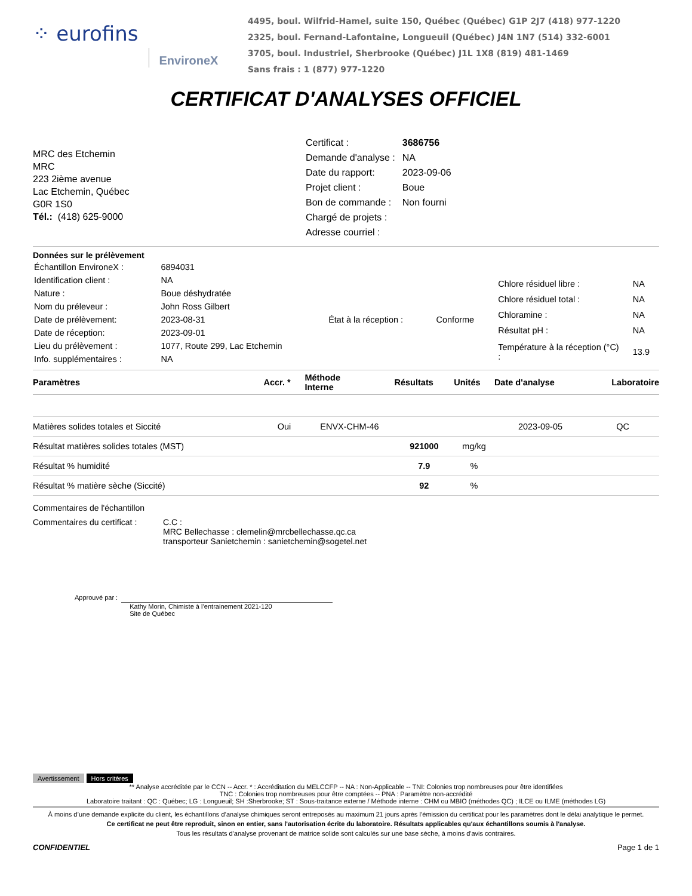⁘ eurofins EnvironeX
4495, boul. Wilfrid-Hamel, suite 150, Québec (Québec) G1P 2J7 (418) 977-1220
2325, boul. Fernand-Lafontaine, Longueuil (Québec) J4N 1N7 (514) 332-6001
3705, boul. Industriel, Sherbrooke (Québec) J1L 1X8 (819) 481-1469
Sans frais : 1 (877) 977-1220
CERTIFICAT D'ANALYSES OFFICIEL
MRC des Etchemin
MRC
223 2ième avenue
Lac Etchemin, Québec
G0R 1S0
Tél.: (418) 625-9000
| Certificat : | 3686756 |
| Demande d'analyse : | NA |
| Date du rapport: | 2023-09-06 |
| Projet client : | Boue |
| Bon de commande : | Non fourni |
| Chargé de projets : | |
| Adresse courriel : | |
Données sur le prélèvement
| Échantillon EnvironeX : | 6894031 | | |
| Identification client : | NA | | |
| Nature : | Boue déshydratée | | |
| Nom du préleveur : | John Ross Gilbert | | |
| Date de prélèvement: | 2023-08-31 | État à la réception : | Conforme |
| Date de réception: | 2023-09-01 | | |
| Lieu du prélèvement : | 1077, Route 299, Lac Etchemin | | |
| Info. supplémentaires : | NA | | |
| Chlore résiduel libre : | NA |
| Chlore résiduel total : | NA |
| Chloramine : | NA |
| Résultat pH : | NA |
| Température à la réception (°C) : | 13.9 |
| Paramètres | Accr. * | Méthode Interne | Résultats | Unités | Date d'analyse | Laboratoire |
| --- | --- | --- | --- | --- | --- | --- |
| Matières solides totales et Siccité | Oui | ENVX-CHM-46 | | | 2023-09-05 | QC |
| Résultat matières solides totales (MST) | | | 921000 | mg/kg | | |
| Résultat % humidité | | | 7.9 | % | | |
| Résultat % matière sèche (Siccité) | | | 92 | % | | |
Commentaires de l'échantillon
Commentaires du certificat :
C.C :
MRC Bellechasse : clemelin@mrcbellechasse.qc.ca
transporteur Sanietchemin : sanietchemin@sogetel.net
Approuvé par :
Kathy Morin, Chimiste à l’entrainement 2021-120
Site de Québec
Avertissement Hors critères
** Analyse accréditée par le CCN -- Accr. * : Accréditation du MELCCFP -- NA : Non-Applicable -- TNI: Colonies trop nombreuses pour être identifiées
TNC : Colonies trop nombreuses pour être comptées -- PNA : Paramètre non-accrédité
Laboratoire traitant : QC : Québec; LG : Longueuil; SH :Sherbrooke; ST : Sous-traitance externe / Méthode interne : CHM ou MBIO (méthodes QC) ; ILCE ou ILME (méthodes LG)
À moins d’une demande explicite du client, les échantillons d’analyse chimiques seront entreposés au maximum 21 jours après l’émission du certificat pour les paramètres dont le délai analytique le permet.
Ce certificat ne peut être reproduit, sinon en entier, sans l'autorisation écrite du laboratoire. Résultats applicables qu'aux échantillons soumis à l'analyse.
Tous les résultats d'analyse provenant de matrice solide sont calculés sur une base sèche, à moins d'avis contraires.
CONFIDENTIEL Page 1 de 1